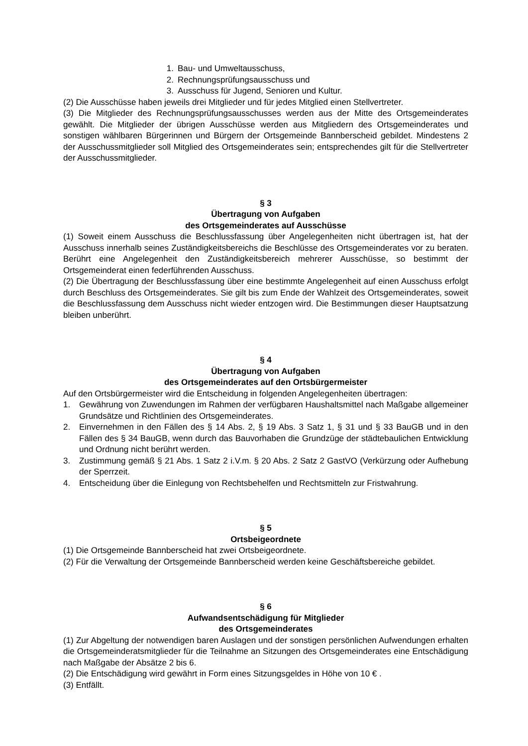1. Bau- und Umweltausschuss,
2. Rechnungsprüfungsausschuss und
3. Ausschuss für Jugend, Senioren und Kultur.
(2) Die Ausschüsse haben jeweils drei Mitglieder und für jedes Mitglied einen Stellvertreter.
(3) Die Mitglieder des Rechnungsprüfungsausschusses werden aus der Mitte des Ortsgemeinderates gewählt. Die Mitglieder der übrigen Ausschüsse werden aus Mitgliedern des Ortsgemeinderates und sonstigen wählbaren Bürgerinnen und Bürgern der Ortsgemeinde Bannberscheid gebildet. Mindestens 2 der Ausschussmitglieder soll Mitglied des Ortsgemeinderates sein; entsprechendes gilt für die Stellvertreter der Ausschussmitglieder.
§ 3
Übertragung von Aufgaben
des Ortsgemeinderates auf Ausschüsse
(1) Soweit einem Ausschuss die Beschlussfassung über Angelegenheiten nicht übertragen ist, hat der Ausschuss innerhalb seines Zuständigkeitsbereichs die Beschlüsse des Ortsgemeinderates vor zu beraten. Berührt eine Angelegenheit den Zuständigkeitsbereich mehrerer Ausschüsse, so bestimmt der Ortsgemeinderat einen federführenden Ausschuss.
(2) Die Übertragung der Beschlussfassung über eine bestimmte Angelegenheit auf einen Ausschuss erfolgt durch Beschluss des Ortsgemeinderates. Sie gilt bis zum Ende der Wahlzeit des Ortsgemeinderates, soweit die Beschlussfassung dem Ausschuss nicht wieder entzogen wird. Die Bestimmungen dieser Hauptsatzung bleiben unberührt.
§ 4
Übertragung von Aufgaben
des Ortsgemeinderates auf den Ortsbürgermeister
Auf den Ortsbürgermeister wird die Entscheidung in folgenden Angelegenheiten übertragen:
1. Gewährung von Zuwendungen im Rahmen der verfügbaren Haushaltsmittel nach Maßgabe allgemeiner Grundsätze und Richtlinien des Ortsgemeinderates.
2. Einvernehmen in den Fällen des § 14 Abs. 2, § 19 Abs. 3 Satz 1, § 31 und § 33 BauGB und in den Fällen des § 34 BauGB, wenn durch das Bauvorhaben die Grundzüge der städtebaulichen Entwicklung und Ordnung nicht berührt werden.
3. Zustimmung gemäß § 21 Abs. 1 Satz 2 i.V.m. § 20 Abs. 2 Satz 2 GastVO (Verkürzung oder Aufhebung der Sperrzeit.
4. Entscheidung über die Einlegung von Rechtsbehelfen und Rechtsmitteln zur Fristwahrung.
§ 5
Ortsbeigeordnete
(1) Die Ortsgemeinde Bannberscheid hat zwei Ortsbeigeordnete.
(2) Für die Verwaltung der Ortsgemeinde Bannberscheid werden keine Geschäftsbereiche gebildet.
§ 6
Aufwandsentschädigung für Mitglieder
des Ortsgemeinderates
(1) Zur Abgeltung der notwendigen baren Auslagen und der sonstigen persönlichen Aufwendungen erhalten die Ortsgemeinderatsmitglieder für die Teilnahme an Sitzungen des Ortsgemeinderates eine Entschädigung nach Maßgabe der Absätze 2 bis 6.
(2) Die Entschädigung wird gewährt in Form eines Sitzungsgeldes in Höhe von 10 € .
(3) Entfällt.